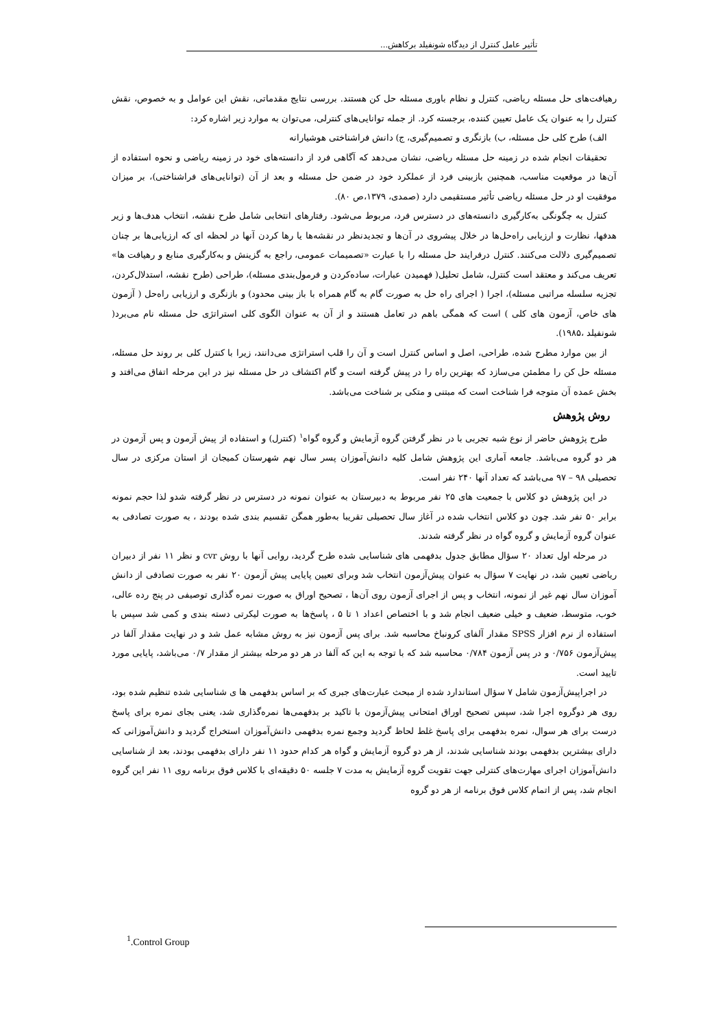تأثیر عامل کنترل از دیدگاه شونفیلد برکاهش...
رهیافت‌های حل مسئله ریاضی، کنترل و نظام باوری مسئله حل کن هستند. بررسی نتایج مقدماتی، نقش این عوامل و به خصوص، نقش کنترل را به عنوان یک عامل تعیین کننده، برجسته کرد. از جمله توانایی‌های کنترلی، می‌توان به موارد زیر اشاره کرد:
الف) طرح کلی حل مسئله، ب) بازنگری و تصمیم‌گیری، ج) دانش فراشناختی هوشیارانه
تحقیقات انجام شده در زمینه حل مسئله ریاضی، نشان می‌دهد که آگاهی فرد از دانسته‌های خود در زمینه ریاضی و نحوه استفاده از آن‌ها در موقعیت مناسب، همچنین بازبینی فرد از عملکرد خود در ضمن حل مسئله و بعد از آن (توانایی‌های فراشناختی)، بر میزان موفقیت او در حل مسئله ریاضی تأثیر مستقیمی دارد (صمدی، ۱۳۷۹،ص ۸۰).
کنترل به چگونگی به‌کارگیری دانسته‌های در دسترس فرد، مربوط می‌شود. رفتارهای انتخابی شامل طرح نقشه، انتخاب هدف‌ها و زیر هدفها، نظارت و ارزیابی راه‌حل‌ها در خلال پیشروی در آن‌ها و تجدیدنظر در نقشه‌ها یا رها کردن آنها در لحظه ای که ارزیابی‌ها بر چنان تصمیم‌گیری دلالت می‌کنند. کنترل درفرایند حل مسئله را با عبارت «تصمیمات عمومی، راجع به گزینش و به‌کارگیری منابع و رهیافت ها» تعریف می‌کند و معتقد است کنترل، شامل تحلیل( فهمیدن عبارات، ساده‌کردن و فرمول‌بندی مسئله)، طراحی (طرح نقشه، استدلال‌کردن، تجزیه سلسله مراتبی مسئله)، اجرا ( اجرای راه حل به صورت گام به گام همراه با باز بینی محدود) و بازنگری و ارزیابی راه‌حل ( آزمون های خاص، آزمون های کلی ) است که همگی باهم در تعامل هستند و از آن به عنوان الگوی کلی استراتژی حل مسئله نام می‌برد( شونفیلد ،۱۹۸۵).
از بین موارد مطرح شده، طراحی، اصل و اساس کنترل است و آن را قلب استراتژی می‌دانند، زیرا با کنترل کلی بر روند حل مسئله، مسئله حل کن را مطمئن می‌سازد که بهترین راه را در پیش گرفته است و گام اکتشاف در حل مسئله نیز در این مرحله اتفاق می‌افتد و بخش عمده آن متوجه فرا شناخت است که مبتنی و متکی بر شناخت می‌باشد.
روش پژوهش
طرح پژوهش حاضر از نوع شبه تجربی با در نظر گرفتن گروه آزمایش و گروه گواه<sup>۱</sup> (کنترل) و استفاده از پیش آزمون و پس آزمون در هر دو گروه می‌باشد. جامعه آماری این پژوهش شامل کلیه دانش‌آموزان پسر سال نهم شهرستان کمیجان از استان مرکزی در سال تحصیلی ۹۸ – ۹۷ می‌باشد که تعداد آنها ۲۴۰ نفر است.
در این پژوهش دو کلاس با جمعیت های ۲۵ نفر مربوط به دبیرستان به عنوان نمونه در دسترس در نظر گرفته شدو لذا حجم نمونه برابر ۵۰ نفر شد. چون دو کلاس انتخاب شده در آغاز سال تحصیلی تقریبا به‌طور همگن تقسیم بندی شده بودند ، به صورت تصادفی به عنوان گروه آزمایش و گروه گواه در نظر گرفته شدند.
در مرحله اول تعداد ۲۰ سؤال مطابق جدول بدفهمی های شناسایی شده طرح گردید، روایی آنها با روش cvr و نظر ۱۱ نفر از دبیران ریاضی تعیین شد، در نهایت ۷ سؤال به عنوان پیش‌آزمون انتخاب شد وبرای تعیین پایایی پیش آزمون ۲۰ نفر به صورت تصادفی از دانش آموزان سال نهم غیر از نمونه، انتخاب و پس از اجرای آزمون روی آن‌ها ، تصحیح اوراق به صورت نمره گذاری توصیفی در پنج رده عالی، خوب، متوسط، ضعیف و خیلی ضعیف انجام شد و با اختصاص اعداد ۱ تا ۵ ، پاسخ‌ها به صورت لیکرتی دسته بندی و کمی شد سپس با استفاده از نرم افزار SPSS مقدار آلفای کرونباخ محاسبه شد. برای پس آزمون نیز به روش مشابه عمل شد و در نهایت مقدار آلفا در پیش‌آزمون ۰/۷۵۶ و در پس آزمون ۰/۷۸۴ محاسبه شد که با توجه به این که آلفا در هر دو مرحله بیشتر از مقدار ۰/۷ می‌باشد، پایایی مورد تایید است.
در اجراپیش‌آزمون شامل ۷ سؤال استاندارد شده از مبحث عبارت‌های جبری که بر اساس بدفهمی ها ی شناسایی شده تنظیم شده بود، روی هر دوگروه اجرا شد، سپس تصحیح اوراق امتحانی پیش‌آزمون با تاکید بر بدفهمی‌ها نمره‌گذاری شد، یعنی بجای نمره برای پاسخ درست برای هر سوال، نمره بدفهمی برای پاسخ غلط لحاظ گردید وجمع نمره بدفهمی دانش‌آموزان استخراج گردید و دانش‌آموزانی که دارای بیشترین بدفهمی بودند شناسایی شدند، از هر دو گروه آزمایش و گواه هر کدام حدود ۱۱ نفر دارای بدفهمی بودند، بعد از شناسایی دانش‌آموزان اجرای مهارت‌های کنترلی جهت تقویت گروه آزمایش به مدت ۷ جلسه ۵۰ دقیقه‌ای با کلاس فوق برنامه روی ۱۱ نفر این گروه انجام شد، پس از اتمام کلاس فوق برنامه از هر دو گروه
<sup>1</sup>.Control Group